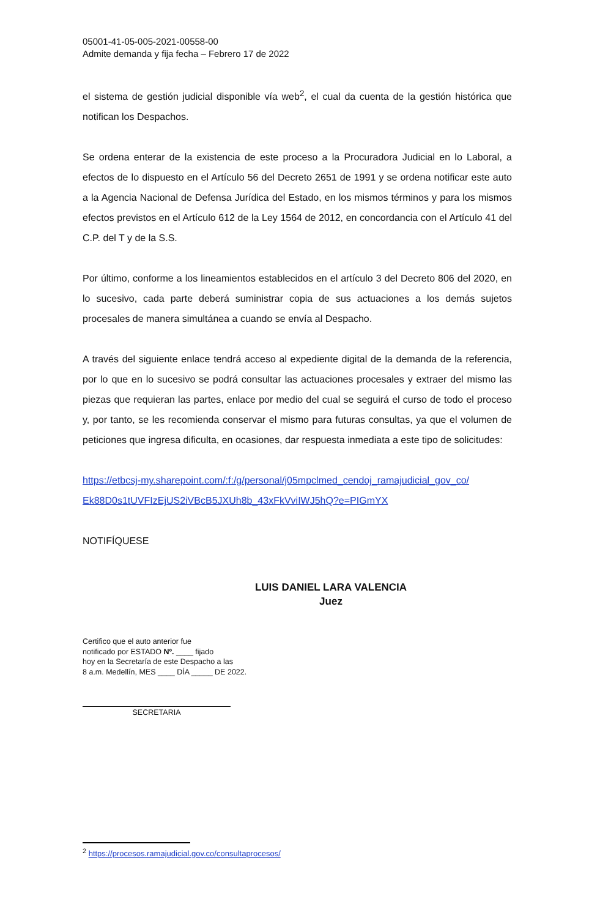05001-41-05-005-2021-00558-00
Admite demanda y fija fecha – Febrero 17 de 2022
el sistema de gestión judicial disponible vía web<sup>2</sup>, el cual da cuenta de la gestión histórica que notifican los Despachos.
Se ordena enterar de la existencia de este proceso a la Procuradora Judicial en lo Laboral, a efectos de lo dispuesto en el Artículo 56 del Decreto 2651 de 1991 y se ordena notificar este auto a la Agencia Nacional de Defensa Jurídica del Estado, en los mismos términos y para los mismos efectos previstos en el Artículo 612 de la Ley 1564 de 2012, en concordancia con el Artículo 41 del C.P. del T y de la S.S.
Por último, conforme a los lineamientos establecidos en el artículo 3 del Decreto 806 del 2020, en lo sucesivo, cada parte deberá suministrar copia de sus actuaciones a los demás sujetos procesales de manera simultánea a cuando se envía al Despacho.
A través del siguiente enlace tendrá acceso al expediente digital de la demanda de la referencia, por lo que en lo sucesivo se podrá consultar las actuaciones procesales y extraer del mismo las piezas que requieran las partes, enlace por medio del cual se seguirá el curso de todo el proceso y, por tanto, se les recomienda conservar el mismo para futuras consultas, ya que el volumen de peticiones que ingresa dificulta, en ocasiones, dar respuesta inmediata a este tipo de solicitudes:
https://etbcsj-my.sharepoint.com/:f:/g/personal/j05mpclmed_cendoj_ramajudicial_gov_co/ Ek88D0s1tUVFIzEjUS2iVBcB5JXUh8b_43xFkVviIWJ5hQ?e=PIGmYX
NOTIFÍQUESE
LUIS DANIEL LARA VALENCIA
Juez
Certifico que el auto anterior fue
notificado por ESTADO Nº. ____ fijado
hoy en la Secretaría de este Despacho a las
8 a.m. Medellín, MES ____ DÍA _____ DE 2022.
SECRETARIA
<sup>2</sup> https://procesos.ramajudicial.gov.co/consultaprocesos/